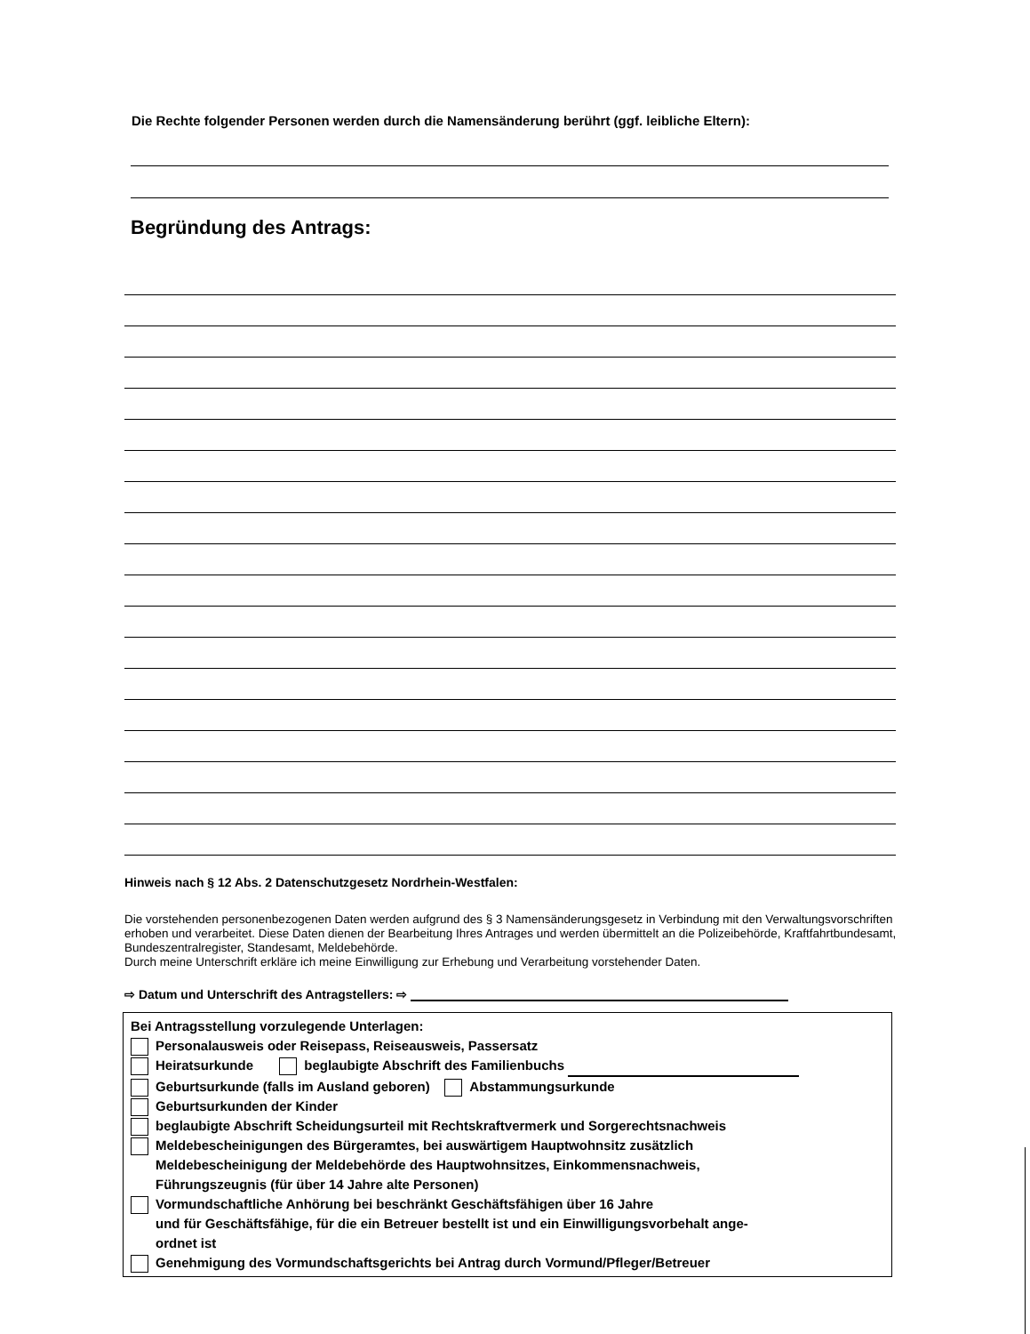Die Rechte folgender Personen werden durch die Namensänderung berührt (ggf. leibliche Eltern):
Begründung des Antrags:
Hinweis nach § 12 Abs. 2 Datenschutzgesetz Nordrhein-Westfalen:
Die vorstehenden personenbezogenen Daten werden aufgrund des § 3 Namensänderungsgesetz in Verbindung mit den Verwaltungsvorschriften erhoben und verarbeitet. Diese Daten dienen der Bearbeitung Ihres Antrages und werden übermittelt an die Polizeibehörde, Kraftfahrtbundesamt, Bundeszentralregister, Standesamt, Meldebehörde.
Durch meine Unterschrift erkläre ich meine Einwilligung zur Erhebung und Verarbeitung vorstehender Daten.
⇨ Datum und Unterschrift des Antragstellers: ⇨
Bei Antragsstellung vorzulegende Unterlagen:
Personalausweis oder Reisepass, Reiseausweis, Passersatz
Heiratsurkunde beglaubigte Abschrift des Familienbuchs
Geburtsurkunde (falls im Ausland geboren) Abstammungsurkunde
Geburtsurkunden der Kinder
beglaubigte Abschrift Scheidungsurteil mit Rechtskraftvermerk und Sorgerechtsnachweis
Meldebescheinigungen des Bürgeramtes, bei auswärtigem Hauptwohnsitz zusätzlich
Meldebescheinigung der Meldebehörde des Hauptwohnsitzes, Einkommensnachweis,
Führungszeugnis (für über 14 Jahre alte Personen)
Vormundschaftliche Anhörung bei beschränkt Geschäftsfähigen über 16 Jahre
und für Geschäftsfähige, für die ein Betreuer bestellt ist und ein Einwilligungsvorbehalt ange-
ordnet ist
Genehmigung des Vormundschaftsgerichts bei Antrag durch Vormund/Pfleger/Betreuer